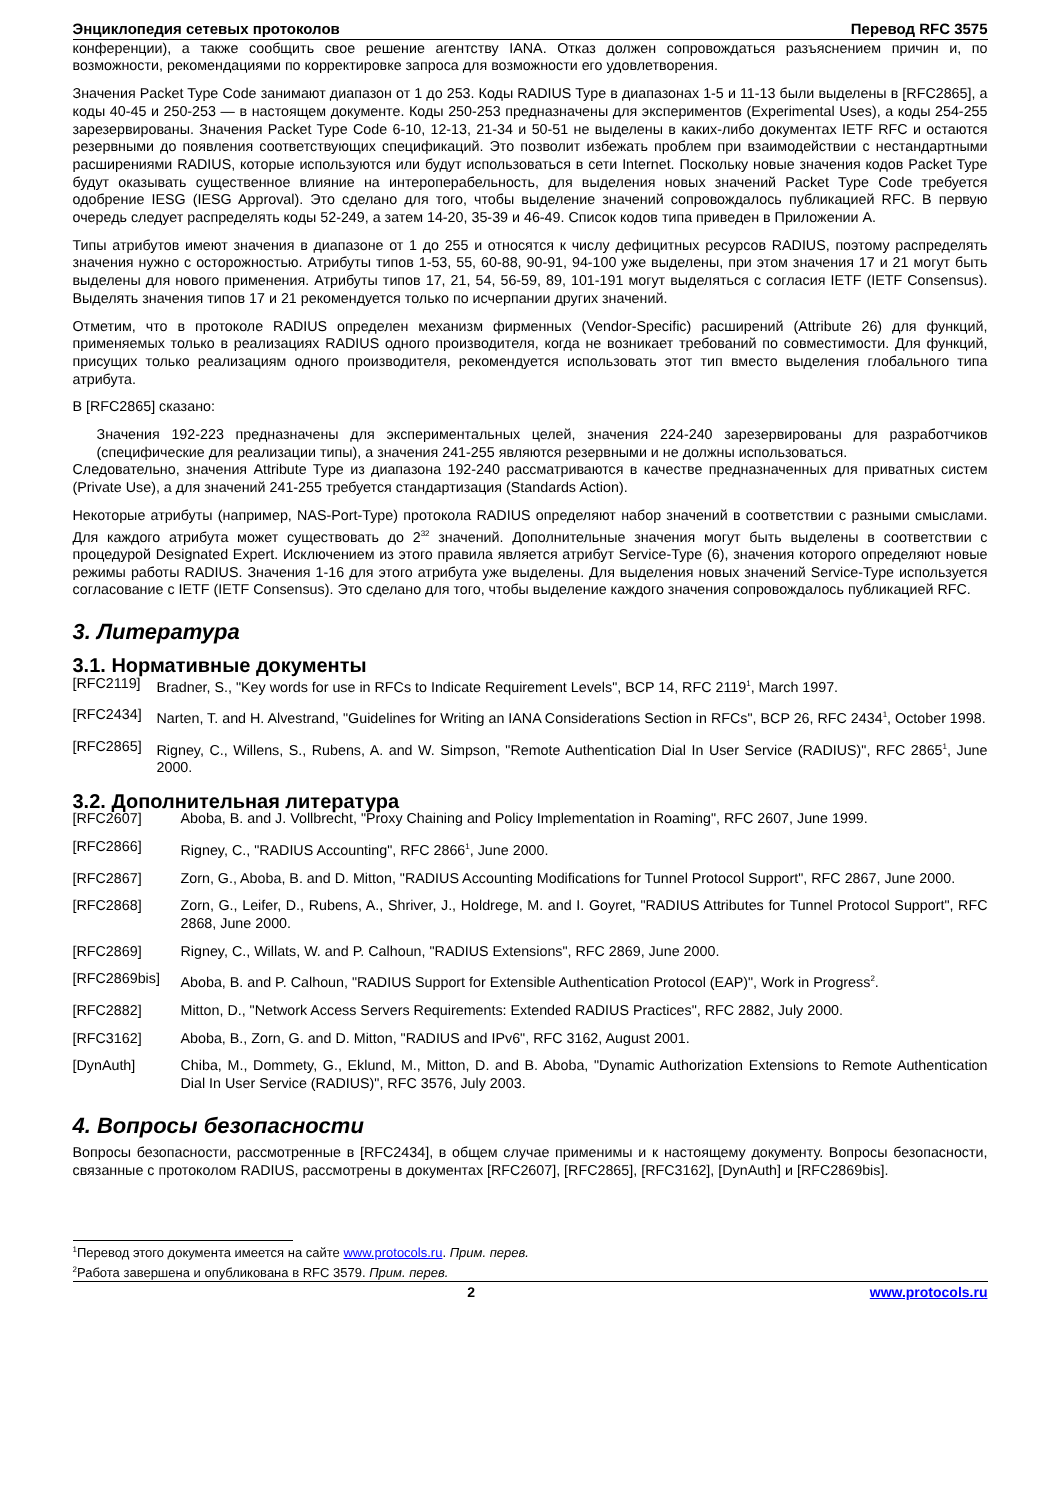Энциклопедия сетевых протоколов Перевод RFC 3575
конференции), а также сообщить свое решение агентству IANA. Отказ должен сопровождаться разъяснением причин и, по возможности, рекомендациями по корректировке запроса для возможности его удовлетворения.
Значения Packet Type Code занимают диапазон от 1 до 253. Коды RADIUS Type в диапазонах 1-5 и 11-13 были выделены в [RFC2865], а коды 40-45 и 250-253 — в настоящем документе. Коды 250-253 предназначены для экспериментов (Experimental Uses), а коды 254-255 зарезервированы. Значения Packet Type Code 6-10, 12-13, 21-34 и 50-51 не выделены в каких-либо документах IETF RFC и остаются резервными до появления соответствующих спецификаций. Это позволит избежать проблем при взаимодействии с нестандартными расширениями RADIUS, которые используются или будут использоваться в сети Internet. Поскольку новые значения кодов Packet Type будут оказывать существенное влияние на интероперабельность, для выделения новых значений Packet Type Code требуется одобрение IESG (IESG Approval). Это сделано для того, чтобы выделение значений сопровождалось публикацией RFC. В первую очередь следует распределять коды 52-249, а затем 14-20, 35-39 и 46-49. Список кодов типа приведен в Приложении A.
Типы атрибутов имеют значения в диапазоне от 1 до 255 и относятся к числу дефицитных ресурсов RADIUS, поэтому распределять значения нужно с осторожностью. Атрибуты типов 1-53, 55, 60-88, 90-91, 94-100 уже выделены, при этом значения 17 и 21 могут быть выделены для нового применения. Атрибуты типов 17, 21, 54, 56-59, 89, 101-191 могут выделяться с согласия IETF (IETF Consensus). Выделять значения типов 17 и 21 рекомендуется только по исчерпании других значений.
Отметим, что в протоколе RADIUS определен механизм фирменных (Vendor-Specific) расширений (Attribute 26) для функций, применяемых только в реализациях RADIUS одного производителя, когда не возникает требований по совместимости. Для функций, присущих только реализациям одного производителя, рекомендуется использовать этот тип вместо выделения глобального типа атрибута.
В [RFC2865] сказано:
Значения 192-223 предназначены для экспериментальных целей, значения 224-240 зарезервированы для разработчиков (специфические для реализации типы), а значения 241-255 являются резервными и не должны использоваться.
Следовательно, значения Attribute Type из диапазона 192-240 рассматриваются в качестве предназначенных для приватных систем (Private Use), а для значений 241-255 требуется стандартизация (Standards Action).
Некоторые атрибуты (например, NAS-Port-Type) протокола RADIUS определяют набор значений в соответствии с разными смыслами. Для каждого атрибута может существовать до 2<sup>32</sup> значений. Дополнительные значения могут быть выделены в соответствии с процедурой Designated Expert. Исключением из этого правила является атрибут Service-Type (6), значения которого определяют новые режимы работы RADIUS. Значения 1-16 для этого атрибута уже выделены. Для выделения новых значений Service-Type используется согласование с IETF (IETF Consensus). Это сделано для того, чтобы выделение каждого значения сопровождалось публикацией RFC.
3. Литература
3.1. Нормативные документы
[RFC2119] Bradner, S., "Key words for use in RFCs to Indicate Requirement Levels", BCP 14, RFC 2119<sup>1</sup>, March 1997.
[RFC2434] Narten, T. and H. Alvestrand, "Guidelines for Writing an IANA Considerations Section in RFCs", BCP 26, RFC 2434<sup>1</sup>, October 1998.
[RFC2865] Rigney, C., Willens, S., Rubens, A. and W. Simpson, "Remote Authentication Dial In User Service (RADIUS)", RFC 2865<sup>1</sup>, June 2000.
3.2. Дополнительная литература
[RFC2607] Aboba, B. and J. Vollbrecht, "Proxy Chaining and Policy Implementation in Roaming", RFC 2607, June 1999.
[RFC2866] Rigney, C., "RADIUS Accounting", RFC 2866<sup>1</sup>, June 2000.
[RFC2867] Zorn, G., Aboba, B. and D. Mitton, "RADIUS Accounting Modifications for Tunnel Protocol Support", RFC 2867, June 2000.
[RFC2868] Zorn, G., Leifer, D., Rubens, A., Shriver, J., Holdrege, M. and I. Goyret, "RADIUS Attributes for Tunnel Protocol Support", RFC 2868, June 2000.
[RFC2869] Rigney, C., Willats, W. and P. Calhoun, "RADIUS Extensions", RFC 2869, June 2000.
[RFC2869bis] Aboba, B. and P. Calhoun, "RADIUS Support for Extensible Authentication Protocol (EAP)", Work in Progress<sup>2</sup>.
[RFC2882] Mitton, D., "Network Access Servers Requirements: Extended RADIUS Practices", RFC 2882, July 2000.
[RFC3162] Aboba, B., Zorn, G. and D. Mitton, "RADIUS and IPv6", RFC 3162, August 2001.
[DynAuth] Chiba, M., Dommety, G., Eklund, M., Mitton, D. and B. Aboba, "Dynamic Authorization Extensions to Remote Authentication Dial In User Service (RADIUS)", RFC 3576, July 2003.
4. Вопросы безопасности
Вопросы безопасности, рассмотренные в [RFC2434], в общем случае применимы и к настоящему документу. Вопросы безопасности, связанные с протоколом RADIUS, рассмотрены в документах [RFC2607], [RFC2865], [RFC3162], [DynAuth] и [RFC2869bis].
<sup>1</sup> Перевод этого документа имеется на сайте www.protocols.ru. Прим. перев.
<sup>2</sup> Работа завершена и опубликована в RFC 3579. Прим. перев.
2 www.protocols.ru